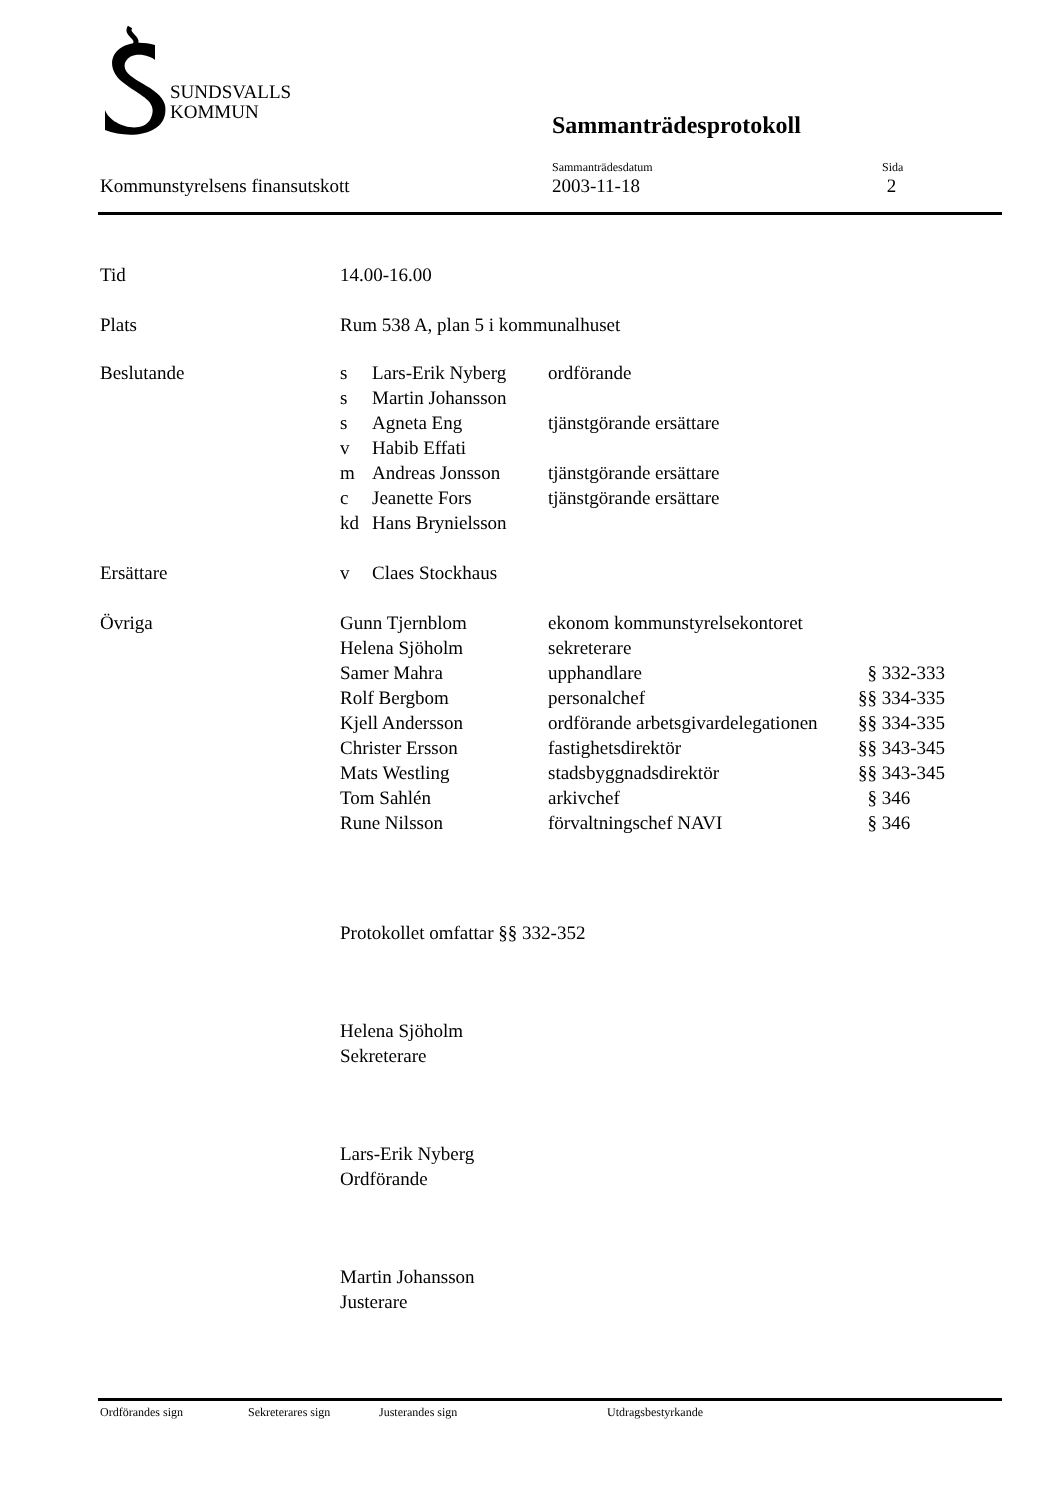SUNDSVALLS
KOMMUN
Sammanträdesprotokoll
| | Sammanträdesdatum | Sida |
| Kommunstyrelsens finansutskott | 2003-11-18 | 2 |
| Tid | 14.00-16.00 | | |
| Plats | Rum 538 A, plan 5 i kommunalhuset | | |
| Beslutande | s | Lars-Erik Nyberg | ordförande |
| | s | Martin Johansson | |
| | s | Agneta Eng | tjänstgörande ersättare |
| | v | Habib Effati | |
| | m | Andreas Jonsson | tjänstgörande ersättare |
| | c | Jeanette Fors | tjänstgörande ersättare |
| | kd | Hans Brynielsson | |
| Ersättare | v | Claes Stockhaus | |
| Övriga | Gunn Tjernblom | ekonom kommunstyrelsekontoret | |
| | Helena Sjöholm | sekreterare | |
| | Samer Mahra | upphandlare | § 332-333 |
| | Rolf Bergbom | personalchef | §§ 334-335 |
| | Kjell Andersson | ordförande arbetsgivardelegationen | §§ 334-335 |
| | Christer Ersson | fastighetsdirektör | §§ 343-345 |
| | Mats Westling | stadsbyggnadsdirektör | §§ 343-345 |
| | Tom Sahlén | arkivchef | § 346 |
| | Rune Nilsson | förvaltningschef NAVI | § 346 |
Protokollet omfattar §§ 332-352
Helena Sjöholm
Sekreterare
Lars-Erik Nyberg
Ordförande
Martin Johansson
Justerare
Ordförandes sign Sekreterares sign Justerandes sign Utdragsbestyrkande